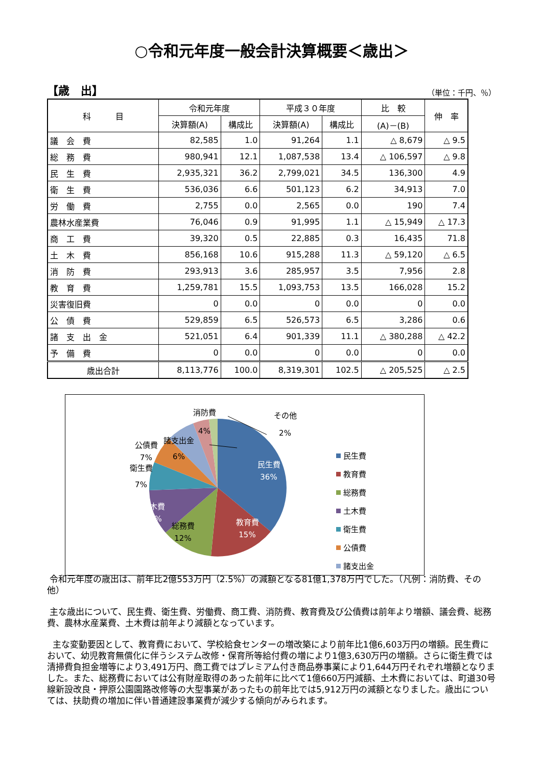○令和元年度一般会計決算概要＜歳出＞
【歳　出】 （単位：千円、％）
| 科 目 | 令和元年度 | | 平成３０年度 | | 比 較 | 伸 率 |
| --- | --- | --- | --- | --- | --- | --- |
| | 決算額(A) | 構成比 | 決算額(A) | 構成比 | (A)－(B) | |
| 議 会 費 | 82,585 | 1.0 | 91,264 | 1.1 | △ 8,679 | △ 9.5 |
| 総 務 費 | 980,941 | 12.1 | 1,087,538 | 13.4 | △ 106,597 | △ 9.8 |
| 民 生 費 | 2,935,321 | 36.2 | 2,799,021 | 34.5 | 136,300 | 4.9 |
| 衛 生 費 | 536,036 | 6.6 | 501,123 | 6.2 | 34,913 | 7.0 |
| 労 働 費 | 2,755 | 0.0 | 2,565 | 0.0 | 190 | 7.4 |
| 農林水産業費 | 76,046 | 0.9 | 91,995 | 1.1 | △ 15,949 | △ 17.3 |
| 商 工 費 | 39,320 | 0.5 | 22,885 | 0.3 | 16,435 | 71.8 |
| 土 木 費 | 856,168 | 10.6 | 915,288 | 11.3 | △ 59,120 | △ 6.5 |
| 消 防 費 | 293,913 | 3.6 | 285,957 | 3.5 | 7,956 | 2.8 |
| 教 育 費 | 1,259,781 | 15.5 | 1,093,753 | 13.5 | 166,028 | 15.2 |
| 災害復旧費 | 0 | 0.0 | 0 | 0.0 | 0 | 0.0 |
| 公 債 費 | 529,859 | 6.5 | 526,573 | 6.5 | 3,286 | 0.6 |
| 諸 支 出 金 | 521,051 | 6.4 | 901,339 | 11.1 | △ 380,288 | △ 42.2 |
| 予 備 費 | 0 | 0.0 | 0 | 0.0 | 0 | 0.0 |
| 歳出合計 | 8,113,776 | 100.0 | 8,319,301 | 102.5 | △ 205,525 | △ 2.5 |
民生費
36%
教育費
15%
総務費
12%
土木費
11%
衛生費
7%
公債費
7%
諸支出金
6%
消防費
4%
その他
2%
民生費
教育費
総務費
土木費
衛生費
公債費
諸支出金
令和元年度の歳出は、前年比2億553万円（2.5%）の減額となる81億1,378万円でした。（凡例：消防費、その他）
主な歳出について、民生費、衛生費、労働費、商工費、消防費、教育費及び公債費は前年より増額、議会費、総務費、農林水産業費、土木費は前年より減額となっています。
主な変動要因として、教育費において、学校給食センターの増改築により前年比1億6,603万円の増額。民生費において、幼児教育無償化に伴うシステム改修・保育所等給付費の増により1億3,630万円の増額。さらに衛生費では清掃費負担金増等により3,491万円、商工費ではプレミアム付き商品券事業により1,644万円それぞれ増額となりました。また、総務費においては公有財産取得のあった前年に比べて1億660万円減額、土木費においては、町道30号線新設改良・押原公園園路改修等の大型事業があったもの前年比では5,912万円の減額となりました。歳出については、扶助費の増加に伴い普通建設事業費が減少する傾向がみられます。